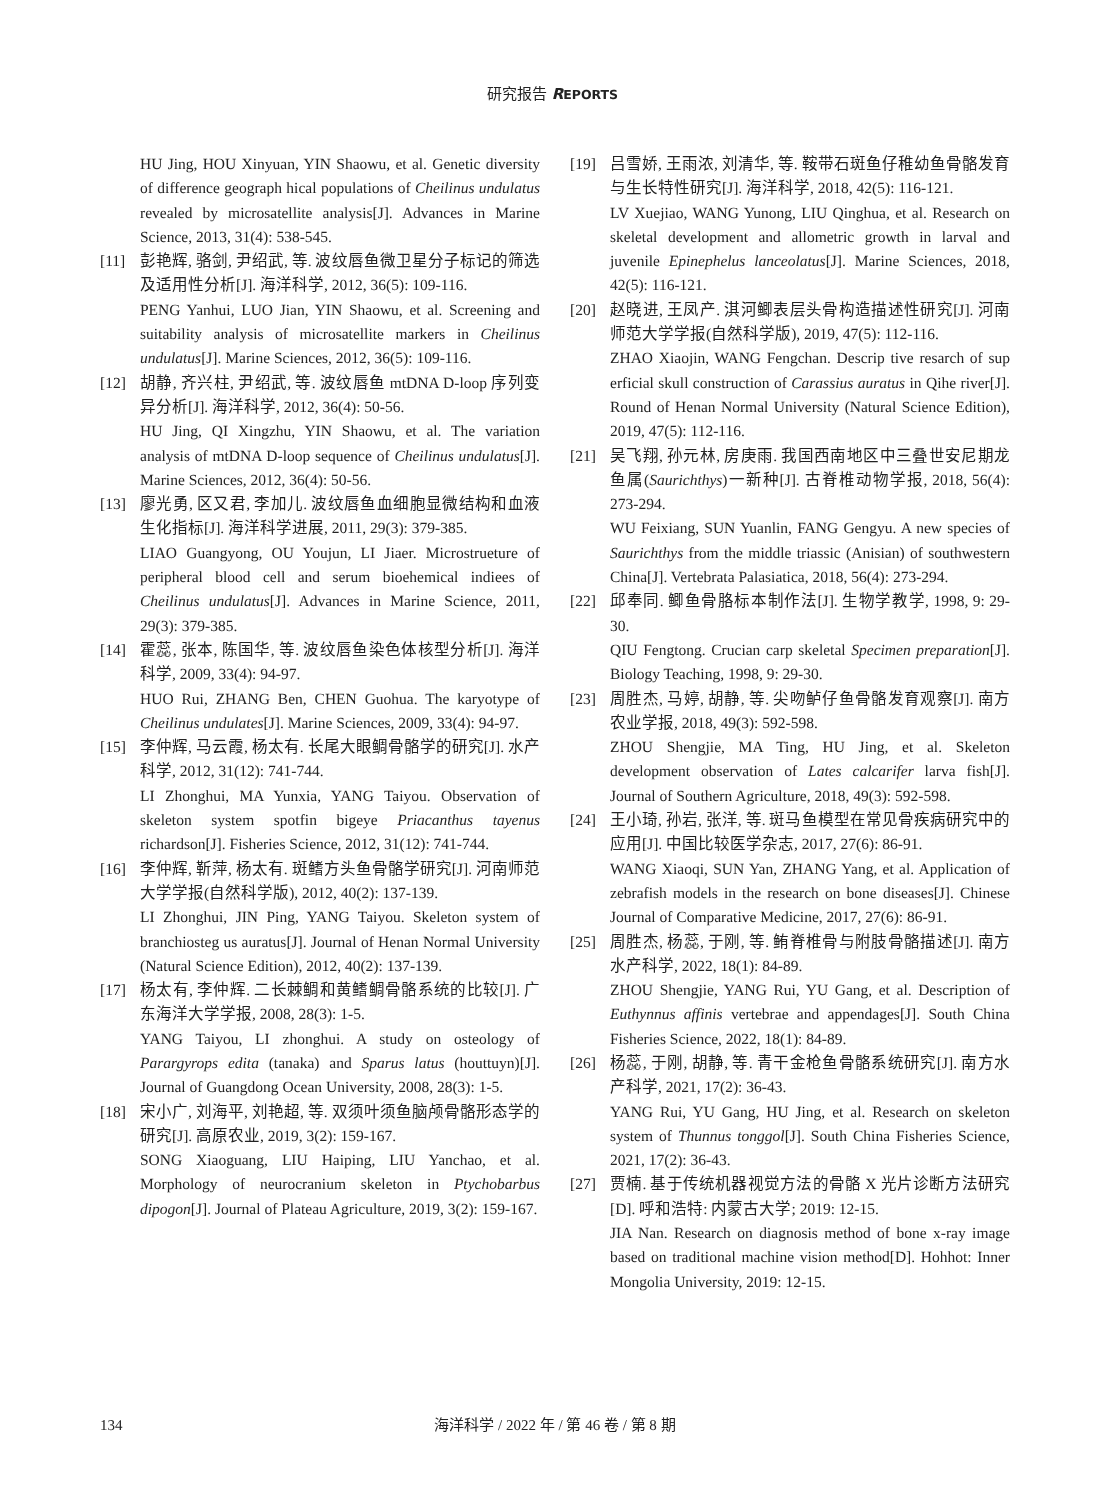研究报告 REPORTS
HU Jing, HOU Xinyuan, YIN Shaowu, et al. Genetic diversity of difference geograph hical populations of Cheilinus undulatus revealed by microsatellite analysis[J]. Advances in Marine Science, 2013, 31(4): 538-545.
[11] 彭艳辉, 骆剑, 尹绍武, 等. 波纹唇鱼微卫星分子标记的筛选及适用性分析[J]. 海洋科学, 2012, 36(5): 109-116.
PENG Yanhui, LUO Jian, YIN Shaowu, et al. Screening and suitability analysis of microsatellite markers in Cheilinus undulatus[J]. Marine Sciences, 2012, 36(5): 109-116.
[12] 胡静, 齐兴柱, 尹绍武, 等. 波纹唇鱼 mtDNA D-loop 序列变异分析[J]. 海洋科学, 2012, 36(4): 50-56.
HU Jing, QI Xingzhu, YIN Shaowu, et al. The variation analysis of mtDNA D-loop sequence of Cheilinus undulatus[J]. Marine Sciences, 2012, 36(4): 50-56.
[13] 廖光勇, 区又君, 李加儿. 波纹唇鱼血细胞显微结构和血液生化指标[J]. 海洋科学进展, 2011, 29(3): 379-385.
LIAO Guangyong, OU Youjun, LI Jiaer. Microstrueture of peripheral blood cell and serum bioehemical indiees of Cheilinus undulatus[J]. Advances in Marine Science, 2011, 29(3): 379-385.
[14] 霍蕊, 张本, 陈国华, 等. 波纹唇鱼染色体核型分析[J]. 海洋科学, 2009, 33(4): 94-97.
HUO Rui, ZHANG Ben, CHEN Guohua. The karyotype of Cheilinus undulates[J]. Marine Sciences, 2009, 33(4): 94-97.
[15] 李仲辉, 马云霞, 杨太有. 长尾大眼鲷骨骼学的研究[J]. 水产科学, 2012, 31(12): 741-744.
LI Zhonghui, MA Yunxia, YANG Taiyou. Observation of skeleton system spotfin bigeye Priacanthus tayenus richardson[J]. Fisheries Science, 2012, 31(12): 741-744.
[16] 李仲辉, 靳萍, 杨太有. 斑鳍方头鱼骨骼学研究[J]. 河南师范大学学报(自然科学版), 2012, 40(2): 137-139.
LI Zhonghui, JIN Ping, YANG Taiyou. Skeleton system of branchiosteg us auratus[J]. Journal of Henan Normal University (Natural Science Edition), 2012, 40(2): 137-139.
[17] 杨太有, 李仲辉. 二长棘鲷和黄鳍鲷骨骼系统的比较[J]. 广东海洋大学学报, 2008, 28(3): 1-5.
YANG Taiyou, LI zhonghui. A study on osteology of Parargyrops edita (tanaka) and Sparus latus (houttuyn)[J]. Journal of Guangdong Ocean University, 2008, 28(3): 1-5.
[18] 宋小广, 刘海平, 刘艳超, 等. 双须叶须鱼脑颅骨骼形态学的研究[J]. 高原农业, 2019, 3(2): 159-167.
SONG Xiaoguang, LIU Haiping, LIU Yanchao, et al. Morphology of neurocranium skeleton in Ptychobarbus dipogon[J]. Journal of Plateau Agriculture, 2019, 3(2): 159-167.
[19] 吕雪娇, 王雨浓, 刘清华, 等. 鞍带石斑鱼仔稚幼鱼骨骼发育与生长特性研究[J]. 海洋科学, 2018, 42(5): 116-121.
LV Xuejiao, WANG Yunong, LIU Qinghua, et al. Research on skeletal development and allometric growth in larval and juvenile Epinephelus lanceolatus[J]. Marine Sciences, 2018, 42(5): 116-121.
[20] 赵晓进, 王凤产. 淇河鲫表层头骨构造描述性研究[J]. 河南师范大学学报(自然科学版), 2019, 47(5): 112-116.
ZHAO Xiaojin, WANG Fengchan. Descrip tive resarch of sup erficial skull construction of Carassius auratus in Qihe river[J]. Round of Henan Normal University (Natural Science Edition), 2019, 47(5): 112-116.
[21] 吴飞翔, 孙元林, 房庚雨. 我国西南地区中三叠世安尼期龙鱼属(Saurichthys)一新种[J]. 古脊椎动物学报, 2018, 56(4): 273-294.
WU Feixiang, SUN Yuanlin, FANG Gengyu. A new species of Saurichthys from the middle triassic (Anisian) of southwestern China[J]. Vertebrata Palasiatica, 2018, 56(4): 273-294.
[22] 邱奉同. 鲫鱼骨胳标本制作法[J]. 生物学教学, 1998, 9: 29-30.
QIU Fengtong. Crucian carp skeletal Specimen preparation[J]. Biology Teaching, 1998, 9: 29-30.
[23] 周胜杰, 马婷, 胡静, 等. 尖吻鲈仔鱼骨骼发育观察[J]. 南方农业学报, 2018, 49(3): 592-598.
ZHOU Shengjie, MA Ting, HU Jing, et al. Skeleton development observation of Lates calcarifer larva fish[J]. Journal of Southern Agriculture, 2018, 49(3): 592-598.
[24] 王小琦, 孙岩, 张洋, 等. 斑马鱼模型在常见骨疾病研究中的应用[J]. 中国比较医学杂志, 2017, 27(6): 86-91.
WANG Xiaoqi, SUN Yan, ZHANG Yang, et al. Application of zebrafish models in the research on bone diseases[J]. Chinese Journal of Comparative Medicine, 2017, 27(6): 86-91.
[25] 周胜杰, 杨蕊, 于刚, 等. 鲔脊椎骨与附肢骨骼描述[J]. 南方水产科学, 2022, 18(1): 84-89.
ZHOU Shengjie, YANG Rui, YU Gang, et al. Description of Euthynnus affinis vertebrae and appendages[J]. South China Fisheries Science, 2022, 18(1): 84-89.
[26] 杨蕊, 于刚, 胡静, 等. 青干金枪鱼骨骼系统研究[J]. 南方水产科学, 2021, 17(2): 36-43.
YANG Rui, YU Gang, HU Jing, et al. Research on skeleton system of Thunnus tonggol[J]. South China Fisheries Science, 2021, 17(2): 36-43.
[27] 贾楠. 基于传统机器视觉方法的骨骼 X 光片诊断方法研究[D]. 呼和浩特: 内蒙古大学; 2019: 12-15.
JIA Nan. Research on diagnosis method of bone x-ray image based on traditional machine vision method[D]. Hohhot: Inner Mongolia University, 2019: 12-15.
134
海洋科学 / 2022 年 / 第 46 卷 / 第 8 期